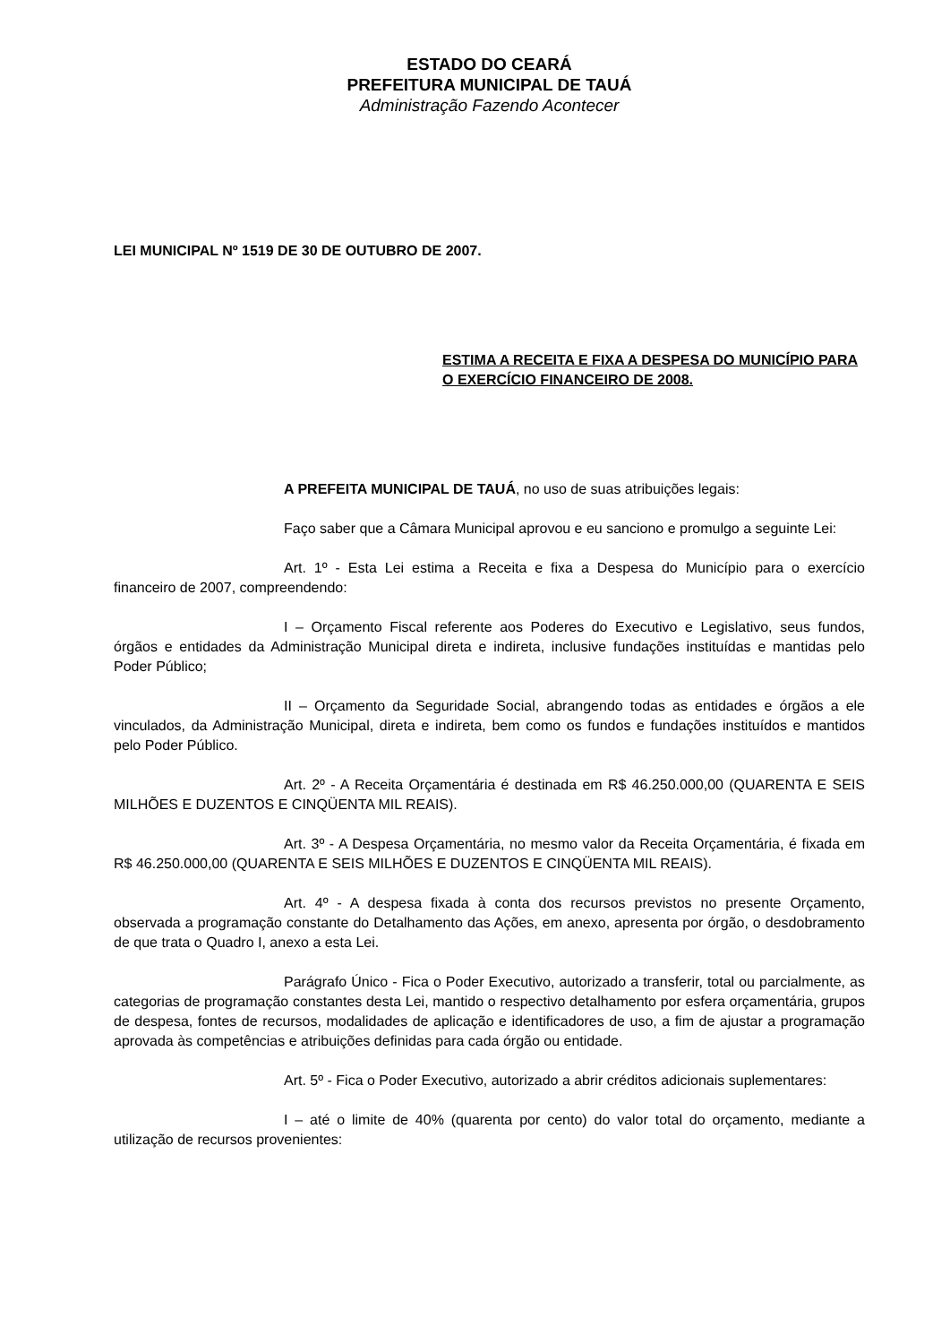ESTADO DO CEARÁ
PREFEITURA MUNICIPAL DE TAUÁ
Administração Fazendo Acontecer
LEI MUNICIPAL Nº 1519 DE 30 DE OUTUBRO DE 2007.
ESTIMA A RECEITA E FIXA A DESPESA DO MUNICÍPIO PARA O EXERCÍCIO FINANCEIRO DE 2008.
A PREFEITA MUNICIPAL DE TAUÁ, no uso de suas atribuições legais:
Faço saber que a Câmara Municipal aprovou e eu sanciono e promulgo a seguinte Lei:
Art. 1º - Esta Lei estima a Receita e fixa a Despesa do Município para o exercício financeiro de 2007, compreendendo:
I – Orçamento Fiscal referente aos Poderes do Executivo e Legislativo, seus fundos, órgãos e entidades da Administração Municipal direta e indireta, inclusive fundações instituídas e mantidas pelo Poder Público;
II – Orçamento da Seguridade Social, abrangendo todas as entidades e órgãos a ele vinculados, da Administração Municipal, direta e indireta, bem como os fundos e fundações instituídos e mantidos pelo Poder Público.
Art. 2º - A Receita Orçamentária é destinada em R$ 46.250.000,00 (QUARENTA E SEIS MILHÕES E DUZENTOS E CINQÜENTA MIL REAIS).
Art. 3º - A Despesa Orçamentária, no mesmo valor da Receita Orçamentária, é fixada em R$ 46.250.000,00 (QUARENTA E SEIS MILHÕES E DUZENTOS E CINQÜENTA MIL REAIS).
Art. 4º - A despesa fixada à conta dos recursos previstos no presente Orçamento, observada a programação constante do Detalhamento das Ações, em anexo, apresenta por órgão, o desdobramento de que trata o Quadro I, anexo a esta Lei.
Parágrafo Único - Fica o Poder Executivo, autorizado a transferir, total ou parcialmente, as categorias de programação constantes desta Lei, mantido o respectivo detalhamento por esfera orçamentária, grupos de despesa, fontes de recursos, modalidades de aplicação e identificadores de uso, a fim de ajustar a programação aprovada às competências e atribuições definidas para cada órgão ou entidade.
Art. 5º - Fica o Poder Executivo, autorizado a abrir créditos adicionais suplementares:
I – até o limite de 40% (quarenta por cento) do valor total do orçamento, mediante a utilização de recursos provenientes: